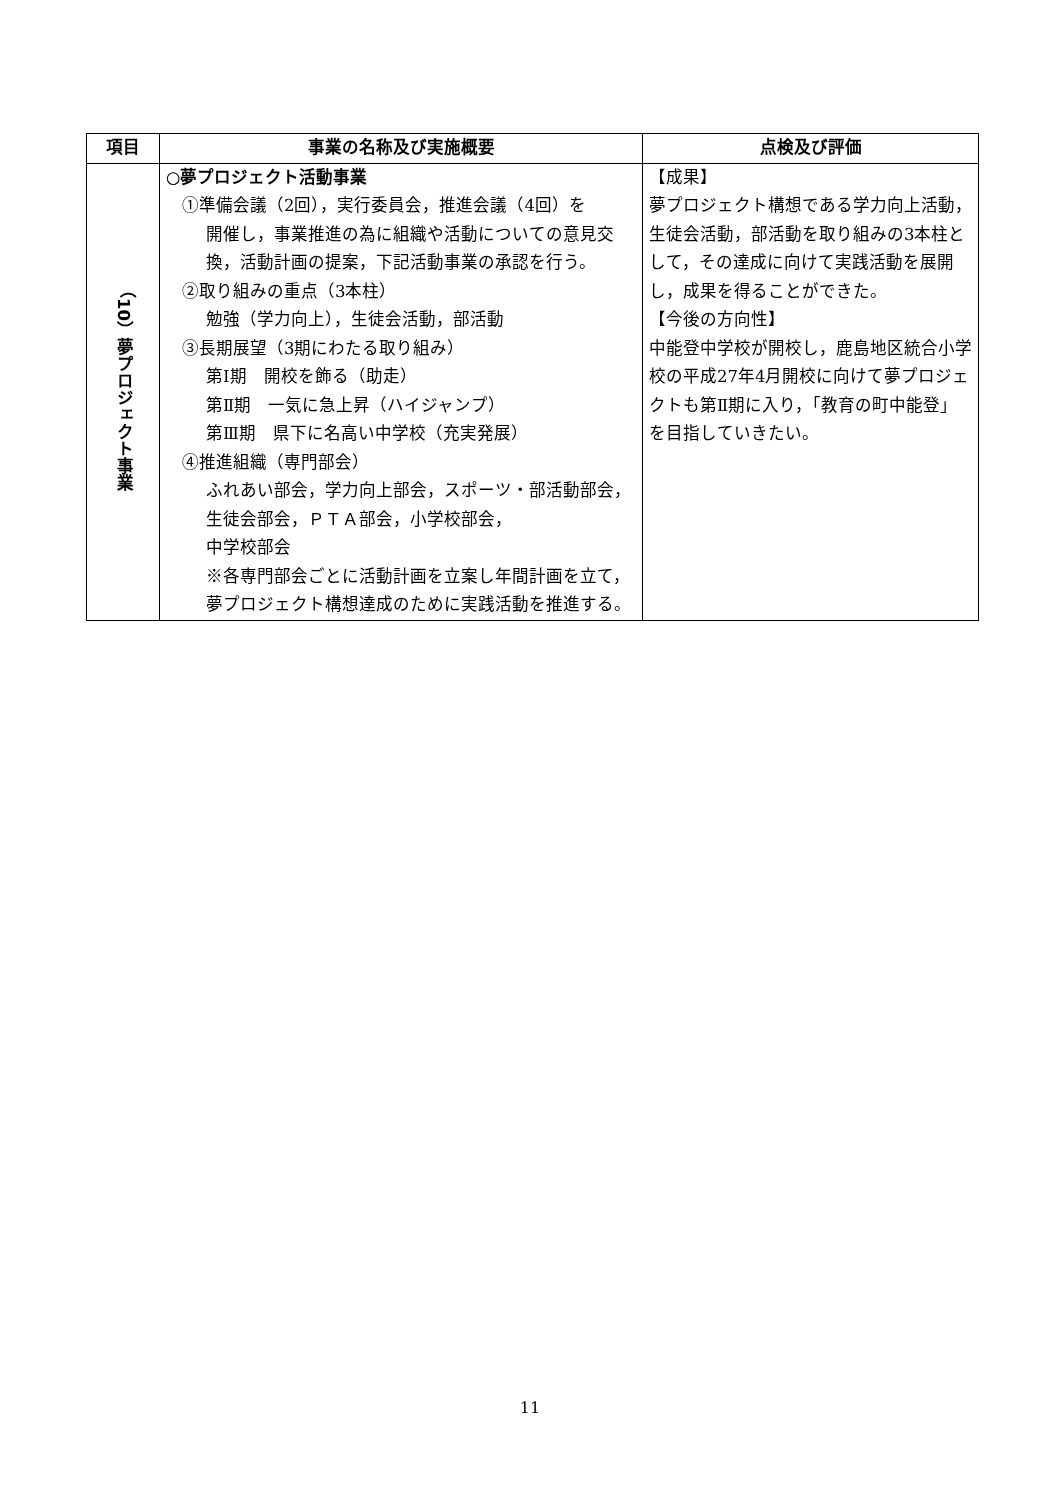| 項目 | 事業の名称及び実施概要 | 点検及び評価 |
| --- | --- | --- |
| （10）夢プロジェクト事業 | ○夢プロジェクト活動事業 ①準備会議（2回），実行委員会，推進会議（4回）を 開催し，事業推進の為に組織や活動についての意見交換，活動計画の提案，下記活動事業の承認を行う。 ②取り組みの重点（3本柱） 勉強（学力向上），生徒会活動，部活動 ③長期展望（3期にわたる取り組み） 第Ⅰ期 開校を飾る（助走） 第Ⅱ期 一気に急上昇（ハイジャンプ） 第Ⅲ期 県下に名高い中学校（充実発展） ④推進組織（専門部会） ふれあい部会，学力向上部会，スポーツ・部活動部会，生徒会部会，ＰＴＡ部会，小学校部会， 中学校部会 ※各専門部会ごとに活動計画を立案し年間計画を立て，夢プロジェクト構想達成のために実践活動を推進する。 | 【成果】 夢プロジェクト構想である学力向上活動，生徒会活動，部活動を取り組みの3本柱として，その達成に向けて実践活動を展開し，成果を得ることができた。 【今後の方向性】 中能登中学校が開校し，鹿島地区統合小学校の平成27年4月開校に向けて夢プロジェクトも第Ⅱ期に入り，「教育の町中能登」を目指していきたい。 |
11